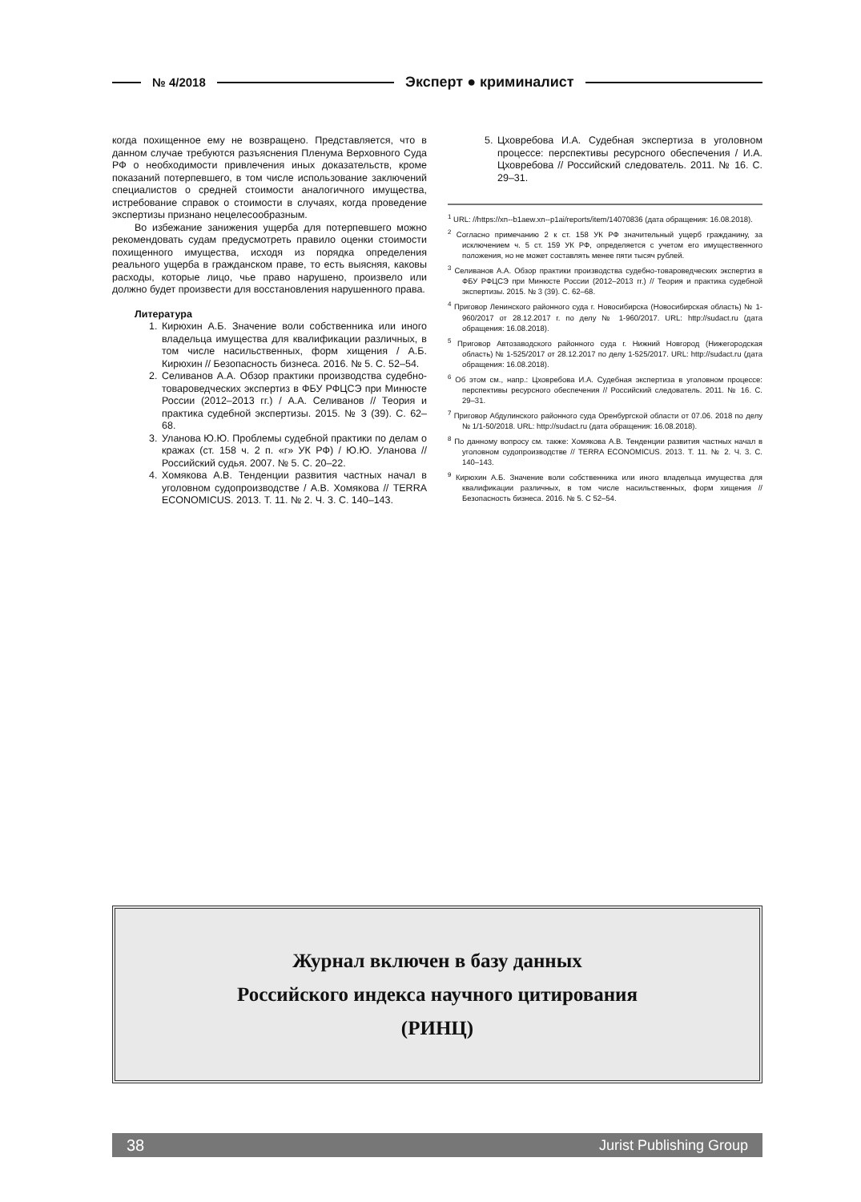№ 4/2018 Эксперт ● криминалист
когда похищенное ему не возвращено. Представляется, что в данном случае требуются разъяснения Пленума Верховного Суда РФ о необходимости привлечения иных доказательств, кроме показаний потерпевшего, в том числе использование заключений специалистов о средней стоимости аналогичного имущества, истребование справок о стоимости в случаях, когда проведение экспертизы признано нецелесообразным.
Во избежание занижения ущерба для потерпевшего можно рекомендовать судам предусмотреть правило оценки стоимости похищенного имущества, исходя из порядка определения реального ущерба в гражданском праве, то есть выясняя, каковы расходы, которые лицо, чье право нарушено, произвело или должно будет произвести для восстановления нарушенного права.
Литература
1. Кирюхин А.Б. Значение воли собственника или иного владельца имущества для квалификации различных, в том числе насильственных, форм хищения / А.Б. Кирюхин // Безопасность бизнеса. 2016. № 5. С. 52–54.
2. Селиванов А.А. Обзор практики производства судебно-товароведческих экспертиз в ФБУ РФЦСЭ при Минюсте России (2012–2013 гг.) / А.А. Селиванов // Теория и практика судебной экспертизы. 2015. № 3 (39). С. 62–68.
3. Уланова Ю.Ю. Проблемы судебной практики по делам о кражах (ст. 158 ч. 2 п. «г» УК РФ) / Ю.Ю. Уланова // Российский судья. 2007. № 5. С. 20–22.
4. Хомякова А.В. Тенденции развития частных начал в уголовном судопроизводстве / А.В. Хомякова // TERRA ECONOMICUS. 2013. Т. 11. № 2. Ч. 3. С. 140–143.
5. Цховребова И.А. Судебная экспертиза в уголовном процессе: перспективы ресурсного обеспечения / И.А. Цховребова // Российский следователь. 2011. № 16. С. 29–31.
<sup>1</sup> URL: //https://xn--b1aew.xn--p1ai/reports/item/14070836 (дата обращения: 16.08.2018).
<sup>2</sup> Согласно примечанию 2 к ст. 158 УК РФ значительный ущерб гражданину, за исключением ч. 5 ст. 159 УК РФ, определяется с учетом его имущественного положения, но не может составлять менее пяти тысяч рублей.
<sup>3</sup> Селиванов А.А. Обзор практики производства судебно-товароведческих экспертиз в ФБУ РФЦСЭ при Минюсте России (2012–2013 гг.) // Теория и практика судебной экспертизы. 2015. № 3 (39). С. 62–68.
<sup>4</sup> Приговор Ленинского районного суда г. Новосибирска (Новосибирская область) № 1-960/2017 от 28.12.2017 г. по делу № 1-960/2017. URL: http://sudact.ru (дата обращения: 16.08.2018).
<sup>5</sup> Приговор Автозаводского районного суда г. Нижний Новгород (Нижегородская область) № 1-525/2017 от 28.12.2017 по делу 1-525/2017. URL: http://sudact.ru (дата обращения: 16.08.2018).
<sup>6</sup> Об этом см., напр.: Цховребова И.А. Судебная экспертиза в уголовном процессе: перспективы ресурсного обеспечения // Российский следователь. 2011. № 16. С. 29–31.
<sup>7</sup> Приговор Абдулинского районного суда Оренбургской области от 07.06. 2018 по делу № 1/1-50/2018. URL: http://sudact.ru (дата обращения: 16.08.2018).
<sup>8</sup> По данному вопросу см. также: Хомякова А.В. Тенденции развития частных начал в уголовном судопроизводстве // TERRA ECONOMICUS. 2013. Т. 11. № 2. Ч. 3. С. 140–143.
<sup>9</sup> Кирюхин А.Б. Значение воли собственника или иного владельца имущества для квалификации различных, в том числе насильственных, форм хищения // Безопасность бизнеса. 2016. № 5. С 52–54.
Журнал включен в базу данных
Российского индекса научного цитирования
(РИНЦ)
38 Jurist Publishing Group